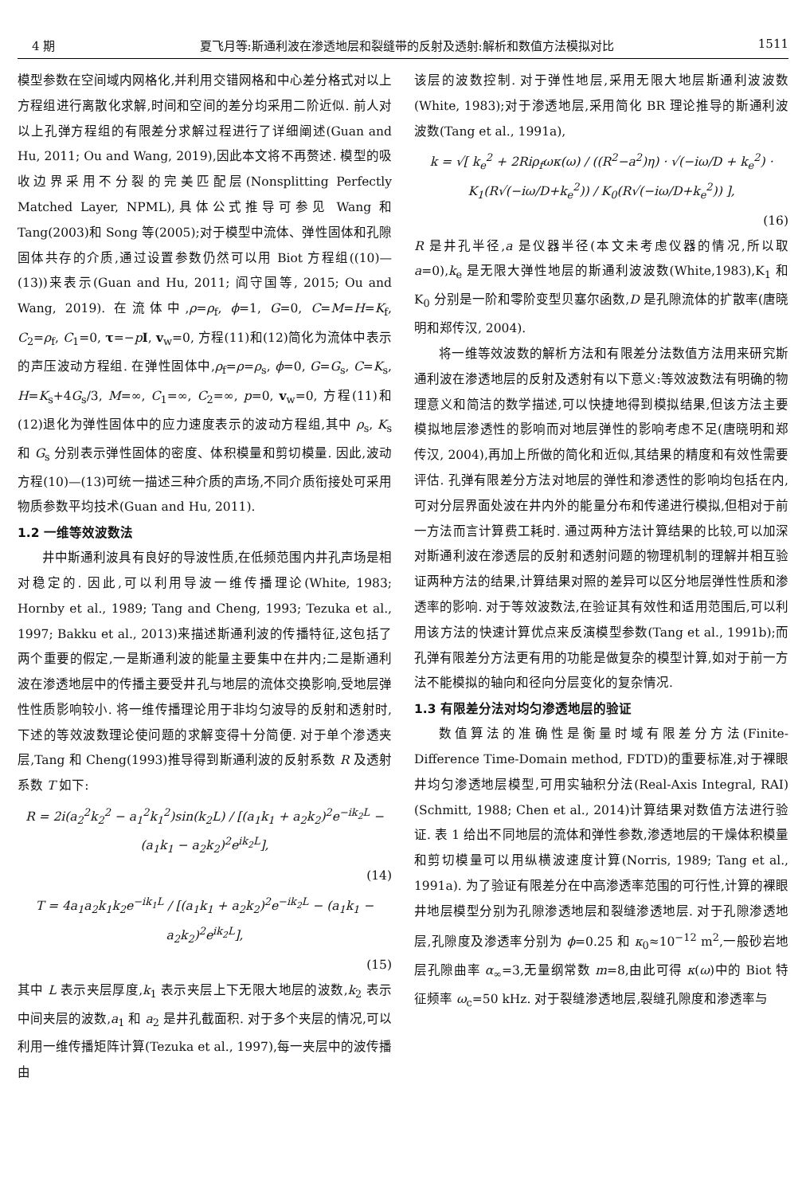4 期 夏飞月等:斯通利波在渗透地层和裂缝带的反射及透射:解析和数值方法模拟对比 1511
模型参数在空间域内网格化,并利用交错网格和中心差分格式对以上方程组进行离散化求解,时间和空间的差分均采用二阶近似. 前人对以上孔弹方程组的有限差分求解过程进行了详细阐述(Guan and Hu, 2011; Ou and Wang, 2019),因此本文将不再赘述. 模型的吸收边界采用不分裂的完美匹配层(Nonsplitting Perfectly Matched Layer, NPML),具体公式推导可参见 Wang 和 Tang(2003)和 Song 等(2005);对于模型中流体、弹性固体和孔隙固体共存的介质,通过设置参数仍然可以用 Biot 方程组((10)—(13))来表示(Guan and Hu, 2011; 阎守国等, 2015; Ou and Wang, 2019). 在流体中,ρ=ρ<sub>f</sub>, ϕ=1, G=0, C=M=H=K<sub>f</sub>, C<sub>2</sub>=ρ<sub>f</sub>, C<sub>1</sub>=0, τ=−pI, v<sub>w</sub>=0, 方程(11)和(12)简化为流体中表示的声压波动方程组. 在弹性固体中,ρ<sub>f</sub>=ρ=ρ<sub>s</sub>, ϕ=0, G=G<sub>s</sub>, C=K<sub>s</sub>, H=K<sub>s</sub>+4G<sub>s</sub>/3, M=∞, C<sub>1</sub>=∞, C<sub>2</sub>=∞, p=0, v<sub>w</sub>=0, 方程(11)和(12)退化为弹性固体中的应力速度表示的波动方程组,其中 ρ<sub>s</sub>, K<sub>s</sub> 和 G<sub>s</sub> 分别表示弹性固体的密度、体积模量和剪切模量. 因此,波动方程(10)—(13)可统一描述三种介质的声场,不同介质衔接处可采用物质参数平均技术(Guan and Hu, 2011).
1.2 一维等效波数法
井中斯通利波具有良好的导波性质,在低频范围内井孔声场是相对稳定的. 因此,可以利用导波一维传播理论(White, 1983; Hornby et al., 1989; Tang and Cheng, 1993; Tezuka et al., 1997; Bakku et al., 2013)来描述斯通利波的传播特征,这包括了两个重要的假定,一是斯通利波的能量主要集中在井内;二是斯通利波在渗透地层中的传播主要受井孔与地层的流体交换影响,受地层弹性性质影响较小. 将一维传播理论用于非均匀波导的反射和透射时,下述的等效波数理论使问题的求解变得十分简便. 对于单个渗透夹层,Tang 和 Cheng(1993)推导得到斯通利波的反射系数 R 及透射系数 T 如下:
R = 2i(a<sub>2</sub><sup>2</sup>k<sub>2</sub><sup>2</sup> − a<sub>1</sub><sup>2</sup>k<sub>1</sub><sup>2</sup>)sin(k<sub>2</sub>L) / [(a<sub>1</sub>k<sub>1</sub> + a<sub>2</sub>k<sub>2</sub>)<sup>2</sup>e<sup>−ik<sub>2</sub>L</sup> − (a<sub>1</sub>k<sub>1</sub> − a<sub>2</sub>k<sub>2</sub>)<sup>2</sup>e<sup>ik<sub>2</sub>L</sup>],
(14)
T = 4a<sub>1</sub>a<sub>2</sub>k<sub>1</sub>k<sub>2</sub>e<sup>−ik<sub>1</sub>L</sup> / [(a<sub>1</sub>k<sub>1</sub> + a<sub>2</sub>k<sub>2</sub>)<sup>2</sup>e<sup>−ik<sub>2</sub>L</sup> − (a<sub>1</sub>k<sub>1</sub> − a<sub>2</sub>k<sub>2</sub>)<sup>2</sup>e<sup>ik<sub>2</sub>L</sup>],
(15)
其中 L 表示夹层厚度,k<sub>1</sub> 表示夹层上下无限大地层的波数,k<sub>2</sub> 表示中间夹层的波数,a<sub>1</sub> 和 a<sub>2</sub> 是井孔截面积. 对于多个夹层的情况,可以利用一维传播矩阵计算(Tezuka et al., 1997),每一夹层中的波传播由
该层的波数控制. 对于弹性地层,采用无限大地层斯通利波波数(White, 1983);对于渗透地层,采用简化 BR 理论推导的斯通利波波数(Tang et al., 1991a),
k = √[ k<sub>e</sub><sup>2</sup> + 2Riρ<sub>f</sub>ωκ(ω) / ((R<sup>2</sup>−a<sup>2</sup>)η) · √(−iω/D + k<sub>e</sub><sup>2</sup>) · K<sub>1</sub>(R√(−iω/D+k<sub>e</sub><sup>2</sup>)) / K<sub>0</sub>(R√(−iω/D+k<sub>e</sub><sup>2</sup>)) ],
(16)
R 是井孔半径,a 是仪器半径(本文未考虑仪器的情况,所以取 a=0),k<sub>e</sub> 是无限大弹性地层的斯通利波波数(White,1983),K<sub>1</sub> 和 K<sub>0</sub> 分别是一阶和零阶变型贝塞尔函数,D 是孔隙流体的扩散率(唐晓明和郑传汉, 2004).
将一维等效波数的解析方法和有限差分法数值方法用来研究斯通利波在渗透地层的反射及透射有以下意义:等效波数法有明确的物理意义和简洁的数学描述,可以快捷地得到模拟结果,但该方法主要模拟地层渗透性的影响而对地层弹性的影响考虑不足(唐晓明和郑传汉, 2004),再加上所做的简化和近似,其结果的精度和有效性需要评估. 孔弹有限差分方法对地层的弹性和渗透性的影响均包括在内,可对分层界面处波在井内外的能量分布和传递进行模拟,但相对于前一方法而言计算费工耗时. 通过两种方法计算结果的比较,可以加深对斯通利波在渗透层的反射和透射问题的物理机制的理解并相互验证两种方法的结果,计算结果对照的差异可以区分地层弹性性质和渗透率的影响. 对于等效波数法,在验证其有效性和适用范围后,可以利用该方法的快速计算优点来反演模型参数(Tang et al., 1991b);而孔弹有限差分方法更有用的功能是做复杂的模型计算,如对于前一方法不能模拟的轴向和径向分层变化的复杂情况.
1.3 有限差分法对均匀渗透地层的验证
数值算法的准确性是衡量时域有限差分方法(Finite-Difference Time-Domain method, FDTD)的重要标准,对于裸眼井均匀渗透地层模型,可用实轴积分法(Real-Axis Integral, RAI)(Schmitt, 1988; Chen et al., 2014)计算结果对数值方法进行验证. 表 1 给出不同地层的流体和弹性参数,渗透地层的干燥体积模量和剪切模量可以用纵横波速度计算(Norris, 1989; Tang et al., 1991a). 为了验证有限差分在中高渗透率范围的可行性,计算的裸眼井地层模型分别为孔隙渗透地层和裂缝渗透地层. 对于孔隙渗透地层,孔隙度及渗透率分别为 ϕ=0.25 和 κ<sub>0</sub>≈10<sup>−12</sup> m<sup>2</sup>,一般砂岩地层孔隙曲率 α<sub>∞</sub>=3,无量纲常数 m=8,由此可得 κ(ω)中的 Biot 特征频率 ω<sub>c</sub>=50 kHz. 对于裂缝渗透地层,裂缝孔隙度和渗透率与